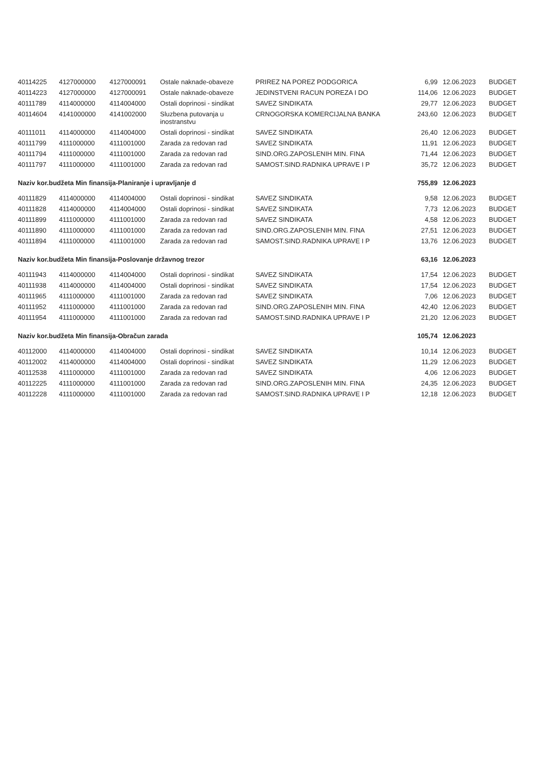| 40114225 | 4127000000 | 4127000091 | Ostale naknade-obaveze | PRIREZ NA POREZ PODGORICA | 6,99 | 12.06.2023 | BUDGET |
| 40114223 | 4127000000 | 4127000091 | Ostale naknade-obaveze | JEDINSTVENI RACUN POREZA I DO | 114,06 | 12.06.2023 | BUDGET |
| 40111789 | 4114000000 | 4114004000 | Ostali doprinosi - sindikat | SAVEZ SINDIKATA | 29,77 | 12.06.2023 | BUDGET |
| 40114604 | 4141000000 | 4141002000 | Sluzbena putovanja u inostranstvu | CRNOGORSKA KOMERCIJALNA BANKA | 243,60 | 12.06.2023 | BUDGET |
| 40111011 | 4114000000 | 4114004000 | Ostali doprinosi - sindikat | SAVEZ SINDIKATA | 26,40 | 12.06.2023 | BUDGET |
| 40111799 | 4111000000 | 4111001000 | Zarada za redovan rad | SAVEZ SINDIKATA | 11,91 | 12.06.2023 | BUDGET |
| 40111794 | 4111000000 | 4111001000 | Zarada za redovan rad | SIND.ORG.ZAPOSLENIH MIN. FINA | 71,44 | 12.06.2023 | BUDGET |
| 40111797 | 4111000000 | 4111001000 | Zarada za redovan rad | SAMOST.SIND.RADNIKA UPRAVE I P | 35,72 | 12.06.2023 | BUDGET |
| Naziv kor.budžeta Min finansija-Planiranje i upravljanje d | | | | | 755,89 | 12.06.2023 | |
| 40111829 | 4114000000 | 4114004000 | Ostali doprinosi - sindikat | SAVEZ SINDIKATA | 9,58 | 12.06.2023 | BUDGET |
| 40111828 | 4114000000 | 4114004000 | Ostali doprinosi - sindikat | SAVEZ SINDIKATA | 7,73 | 12.06.2023 | BUDGET |
| 40111899 | 4111000000 | 4111001000 | Zarada za redovan rad | SAVEZ SINDIKATA | 4,58 | 12.06.2023 | BUDGET |
| 40111890 | 4111000000 | 4111001000 | Zarada za redovan rad | SIND.ORG.ZAPOSLENIH MIN. FINA | 27,51 | 12.06.2023 | BUDGET |
| 40111894 | 4111000000 | 4111001000 | Zarada za redovan rad | SAMOST.SIND.RADNIKA UPRAVE I P | 13,76 | 12.06.2023 | BUDGET |
| Naziv kor.budžeta Min finansija-Poslovanje državnog trezor | | | | | 63,16 | 12.06.2023 | |
| 40111943 | 4114000000 | 4114004000 | Ostali doprinosi - sindikat | SAVEZ SINDIKATA | 17,54 | 12.06.2023 | BUDGET |
| 40111938 | 4114000000 | 4114004000 | Ostali doprinosi - sindikat | SAVEZ SINDIKATA | 17,54 | 12.06.2023 | BUDGET |
| 40111965 | 4111000000 | 4111001000 | Zarada za redovan rad | SAVEZ SINDIKATA | 7,06 | 12.06.2023 | BUDGET |
| 40111952 | 4111000000 | 4111001000 | Zarada za redovan rad | SIND.ORG.ZAPOSLENIH MIN. FINA | 42,40 | 12.06.2023 | BUDGET |
| 40111954 | 4111000000 | 4111001000 | Zarada za redovan rad | SAMOST.SIND.RADNIKA UPRAVE I P | 21,20 | 12.06.2023 | BUDGET |
| Naziv kor.budžeta Min finansija-Obračun zarada | | | | | 105,74 | 12.06.2023 | |
| 40112000 | 4114000000 | 4114004000 | Ostali doprinosi - sindikat | SAVEZ SINDIKATA | 10,14 | 12.06.2023 | BUDGET |
| 40112002 | 4114000000 | 4114004000 | Ostali doprinosi - sindikat | SAVEZ SINDIKATA | 11,29 | 12.06.2023 | BUDGET |
| 40112538 | 4111000000 | 4111001000 | Zarada za redovan rad | SAVEZ SINDIKATA | 4,06 | 12.06.2023 | BUDGET |
| 40112225 | 4111000000 | 4111001000 | Zarada za redovan rad | SIND.ORG.ZAPOSLENIH MIN. FINA | 24,35 | 12.06.2023 | BUDGET |
| 40112228 | 4111000000 | 4111001000 | Zarada za redovan rad | SAMOST.SIND.RADNIKA UPRAVE I P | 12,18 | 12.06.2023 | BUDGET |